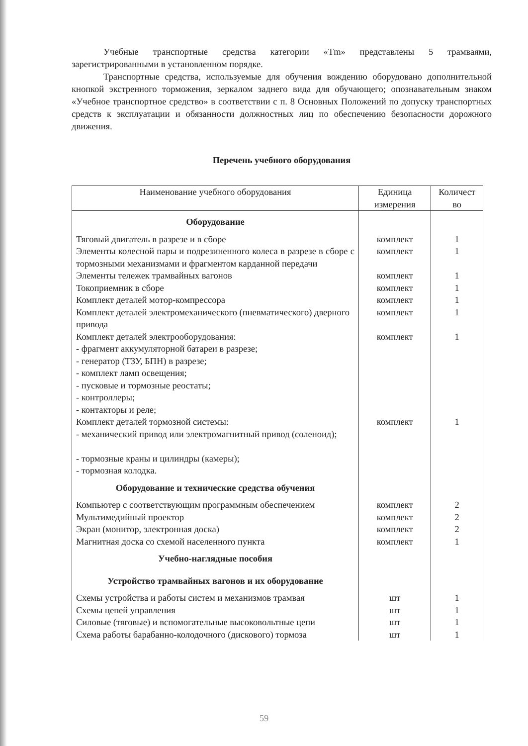Учебные транспортные средства категории «Tm» представлены 5 трамваями, зарегистрированными в установленном порядке.
Транспортные средства, используемые для обучения вождению оборудовано дополнительной кнопкой экстренного торможения, зеркалом заднего вида для обучающего; опознавательным знаком «Учебное транспортное средство» в соответствии с п. 8 Основных Положений по допуску транспортных средств к эксплуатации и обязанности должностных лиц по обеспечению безопасности дорожного движения.
Перечень учебного оборудования
| Наименование учебного оборудования | Единица измерения | Количест во |
| --- | --- | --- |
| Оборудование | | |
| Тяговый двигатель в разрезе и в сборе | комплект | 1 |
| Элементы колесной пары и подрезиненного колеса в разрезе в сборе с тормозными механизмами и фрагментом карданной передачи | комплект | 1 |
| Элементы тележек трамвайных вагонов | комплект | 1 |
| Токоприемник в сборе | комплект | 1 |
| Комплект деталей мотор-компрессора | комплект | 1 |
| Комплект деталей электромеханического (пневматического) дверного привода | комплект | 1 |
| Комплект деталей электрооборудования: - фрагмент аккумуляторной батареи в разрезе; - генератор (ТЗУ, БПН) в разрезе; - комплект ламп освещения; - пусковые и тормозные реостаты; - контроллеры; - контакторы и реле; | комплект | 1 |
| Комплект деталей тормозной системы: - механический привод или электромагнитный привод (соленоид); - тормозные краны и цилиндры (камеры); - тормозная колодка. | комплект | 1 |
| Оборудование и технические средства обучения | | |
| Компьютер с соответствующим программным обеспечением | комплект | 2 |
| Мультимедийный проектор | комплект | 2 |
| Экран (монитор, электронная доска) | комплект | 2 |
| Магнитная доска со схемой населенного пункта | комплект | 1 |
| Учебно-наглядные пособия | | |
| Устройство трамвайных вагонов и их оборудование | | |
| Схемы устройства и работы систем и механизмов трамвая | шт | 1 |
| Схемы цепей управления | шт | 1 |
| Силовые (тяговые) и вспомогательные высоковольтные цепи | шт | 1 |
| Схема работы барабанно-колодочного (дискового) тормоза | шт | 1 |
59